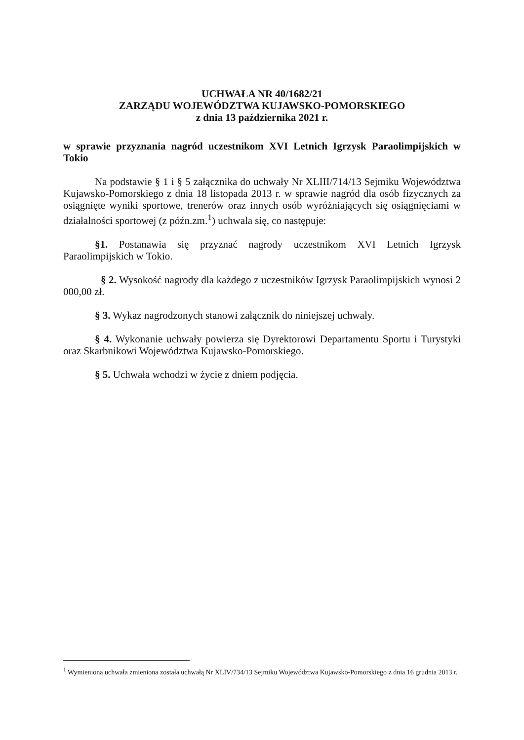UCHWAŁA NR 40/1682/21
ZARZĄDU WOJEWÓDZTWA KUJAWSKO-POMORSKIEGO
z dnia 13 października 2021 r.
w sprawie przyznania nagród uczestnikom XVI Letnich Igrzysk Paraolimpijskich w Tokio
Na podstawie § 1 i § 5 załącznika do uchwały Nr XLIII/714/13 Sejmiku Województwa Kujawsko-Pomorskiego z dnia 18 listopada 2013 r. w sprawie nagród dla osób fizycznych za osiągnięte wyniki sportowe, trenerów oraz innych osób wyróżniających się osiągnięciami w działalności sportowej (z późn.zm.<sup>1</sup>) uchwala się, co następuje:
§1. Postanawia się przyznać nagrody uczestnikom XVI Letnich Igrzysk Paraolimpijskich w Tokio.
§ 2. Wysokość nagrody dla każdego z uczestników Igrzysk Paraolimpijskich wynosi 2 000,00 zł.
§ 3. Wykaz nagrodzonych stanowi załącznik do niniejszej uchwały.
§ 4. Wykonanie uchwały powierza się Dyrektorowi Departamentu Sportu i Turystyki oraz Skarbnikowi Województwa Kujawsko-Pomorskiego.
§ 5. Uchwała wchodzi w życie z dniem podjęcia.
<sup>1</sup> Wymieniona uchwała zmieniona została uchwałą Nr XLIV/734/13 Sejmiku Województwa Kujawsko-Pomorskiego z dnia 16 grudnia 2013 r.